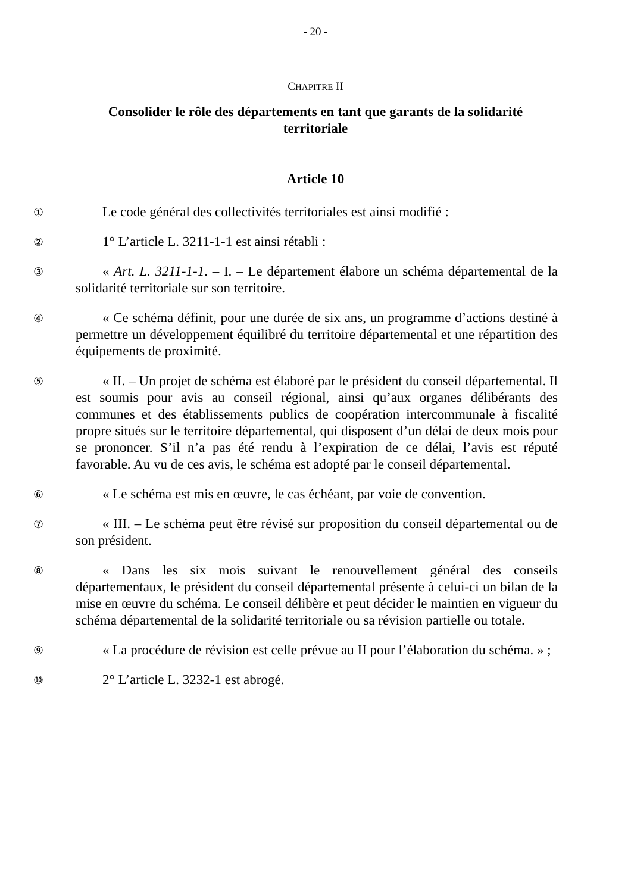- 20 -
CHAPITRE II
Consolider le rôle des départements en tant que garants de la solidarité territoriale
Article 10
①
Le code général des collectivités territoriales est ainsi modifié :
②
1° L’article L. 3211-1-1 est ainsi rétabli :
③
« Art. L. 3211-1-1. – I. – Le département élabore un schéma départemental de la solidarité territoriale sur son territoire.
④
« Ce schéma définit, pour une durée de six ans, un programme d’actions destiné à permettre un développement équilibré du territoire départemental et une répartition des équipements de proximité.
⑤
« II. – Un projet de schéma est élaboré par le président du conseil départemental. Il est soumis pour avis au conseil régional, ainsi qu’aux organes délibérants des communes et des établissements publics de coopération intercommunale à fiscalité propre situés sur le territoire départemental, qui disposent d’un délai de deux mois pour se prononcer. S’il n’a pas été rendu à l’expiration de ce délai, l’avis est réputé favorable. Au vu de ces avis, le schéma est adopté par le conseil départemental.
⑥
« Le schéma est mis en œuvre, le cas échéant, par voie de convention.
⑦
« III. – Le schéma peut être révisé sur proposition du conseil départemental ou de son président.
⑧
« Dans les six mois suivant le renouvellement général des conseils départementaux, le président du conseil départemental présente à celui-ci un bilan de la mise en œuvre du schéma. Le conseil délibère et peut décider le maintien en vigueur du schéma départemental de la solidarité territoriale ou sa révision partielle ou totale.
⑨
« La procédure de révision est celle prévue au II pour l’élaboration du schéma. » ;
⑩
2° L’article L. 3232-1 est abrogé.